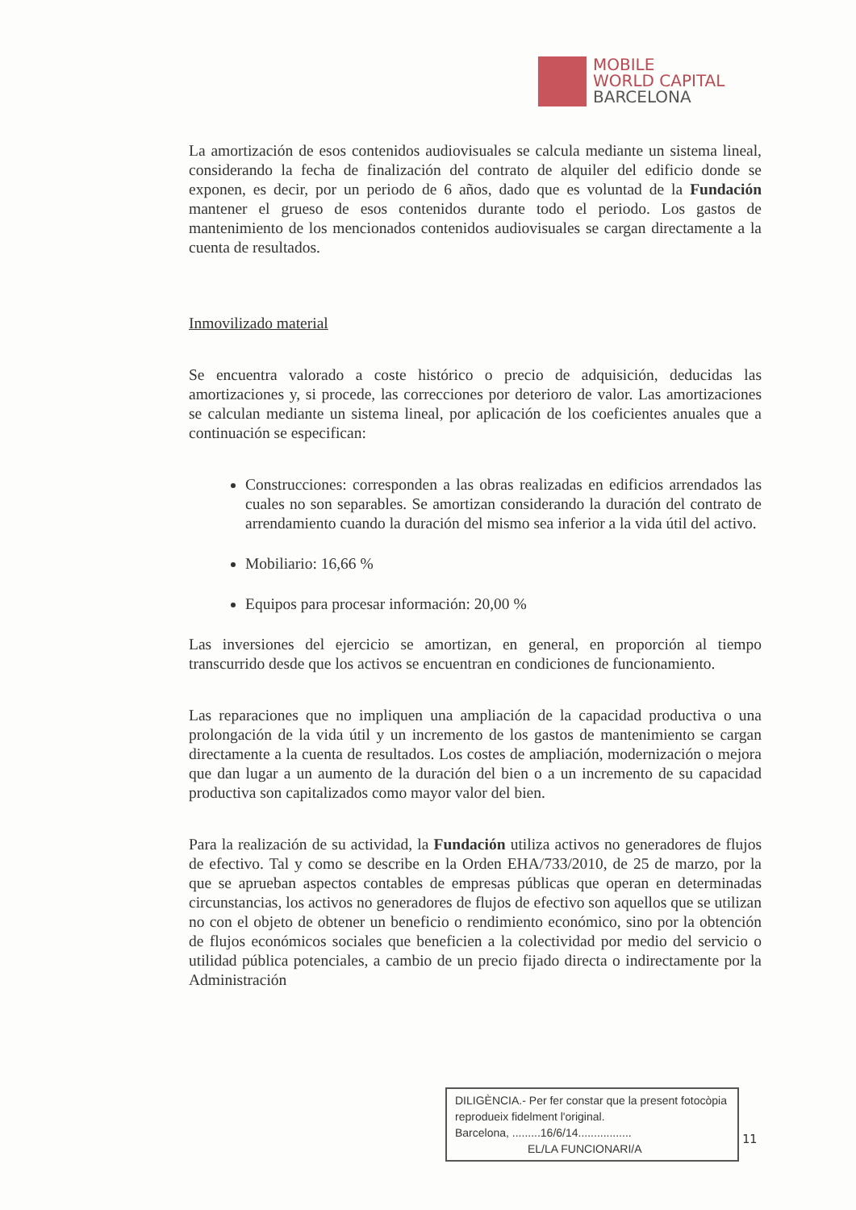MOBILE
WORLD CAPITAL
BARCELONA
La amortización de esos contenidos audiovisuales se calcula mediante un sistema lineal, considerando la fecha de finalización del contrato de alquiler del edificio donde se exponen, es decir, por un periodo de 6 años, dado que es voluntad de la Fundación mantener el grueso de esos contenidos durante todo el periodo. Los gastos de mantenimiento de los mencionados contenidos audiovisuales se cargan directamente a la cuenta de resultados.
Inmovilizado material
Se encuentra valorado a coste histórico o precio de adquisición, deducidas las amortizaciones y, si procede, las correcciones por deterioro de valor. Las amortizaciones se calculan mediante un sistema lineal, por aplicación de los coeficientes anuales que a continuación se especifican:
Construcciones: corresponden a las obras realizadas en edificios arrendados las cuales no son separables. Se amortizan considerando la duración del contrato de arrendamiento cuando la duración del mismo sea inferior a la vida útil del activo.
Mobiliario: 16,66 %
Equipos para procesar información: 20,00 %
Las inversiones del ejercicio se amortizan, en general, en proporción al tiempo transcurrido desde que los activos se encuentran en condiciones de funcionamiento.
Las reparaciones que no impliquen una ampliación de la capacidad productiva o una prolongación de la vida útil y un incremento de los gastos de mantenimiento se cargan directamente a la cuenta de resultados. Los costes de ampliación, modernización o mejora que dan lugar a un aumento de la duración del bien o a un incremento de su capacidad productiva son capitalizados como mayor valor del bien.
Para la realización de su actividad, la Fundación utiliza activos no generadores de flujos de efectivo. Tal y como se describe en la Orden EHA/733/2010, de 25 de marzo, por la que se aprueban aspectos contables de empresas públicas que operan en determinadas circunstancias, los activos no generadores de flujos de efectivo son aquellos que se utilizan no con el objeto de obtener un beneficio o rendimiento económico, sino por la obtención de flujos económicos sociales que beneficien a la colectividad por medio del servicio o utilidad pública potenciales, a cambio de un precio fijado directa o indirectamente por la Administración
DILIGÈNCIA.- Per fer constar que la present fotocòpia reprodueix fidelment l'original.
Barcelona, .........16/6/14.................
EL/LA FUNCIONARI/A
11